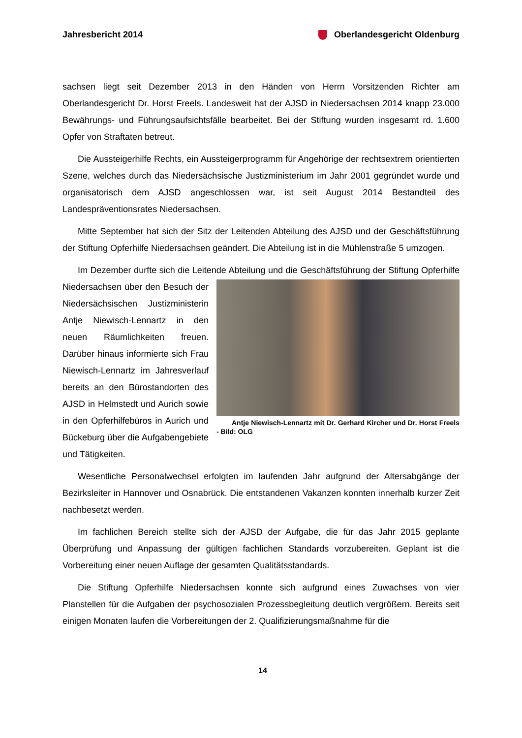Jahresbericht 2014 Oberlandesgericht Oldenburg
sachsen liegt seit Dezember 2013 in den Händen von Herrn Vorsitzenden Richter am Oberlandesgericht Dr. Horst Freels. Landesweit hat der AJSD in Niedersachsen 2014 knapp 23.000 Bewährungs- und Führungsaufsichtsfälle bearbeitet. Bei der Stiftung wurden insgesamt rd. 1.600 Opfer von Straftaten betreut.
Die Aussteigerhilfe Rechts, ein Aussteigerprogramm für Angehörige der rechtsextrem orientierten Szene, welches durch das Niedersächsische Justizministerium im Jahr 2001 gegründet wurde und organisatorisch dem AJSD angeschlossen war, ist seit August 2014 Bestandteil des Landespräventionsrates Niedersachsen.
Mitte September hat sich der Sitz der Leitenden Abteilung des AJSD und der Geschäftsführung der Stiftung Opferhilfe Niedersachsen geändert. Die Abteilung ist in die Mühlenstraße 5 umzogen.
Im Dezember durfte sich die Leitende Abteilung und die Geschäftsführung der Stiftung Antje Niewisch-Lennartz mit Dr. Gerhard Kircher und Dr. Horst Freels - Bild: OLG Opferhilfe Niedersachsen über den Besuch der Niedersächsischen Justizministerin Antje Niewisch-Lennartz in den neuen Räumlichkeiten freuen. Darüber hinaus informierte sich Frau Niewisch-Lennartz im Jahresverlauf bereits an den Bürostandorten des AJSD in Helmstedt und Aurich sowie in den Opferhilfebüros in Aurich und Bückeburg über die Aufgabengebiete und Tätigkeiten.
Wesentliche Personalwechsel erfolgten im laufenden Jahr aufgrund der Altersabgänge der Bezirksleiter in Hannover und Osnabrück. Die entstandenen Vakanzen konnten innerhalb kurzer Zeit nachbesetzt werden.
Im fachlichen Bereich stellte sich der AJSD der Aufgabe, die für das Jahr 2015 geplante Überprüfung und Anpassung der gültigen fachlichen Standards vorzubereiten. Geplant ist die Vorbereitung einer neuen Auflage der gesamten Qualitätsstandards.
Die Stiftung Opferhilfe Niedersachsen konnte sich aufgrund eines Zuwachses von vier Planstellen für die Aufgaben der psychosozialen Prozessbegleitung deutlich vergrößern. Bereits seit einigen Monaten laufen die Vorbereitungen der 2. Qualifizierungsmaßnahme für die
14